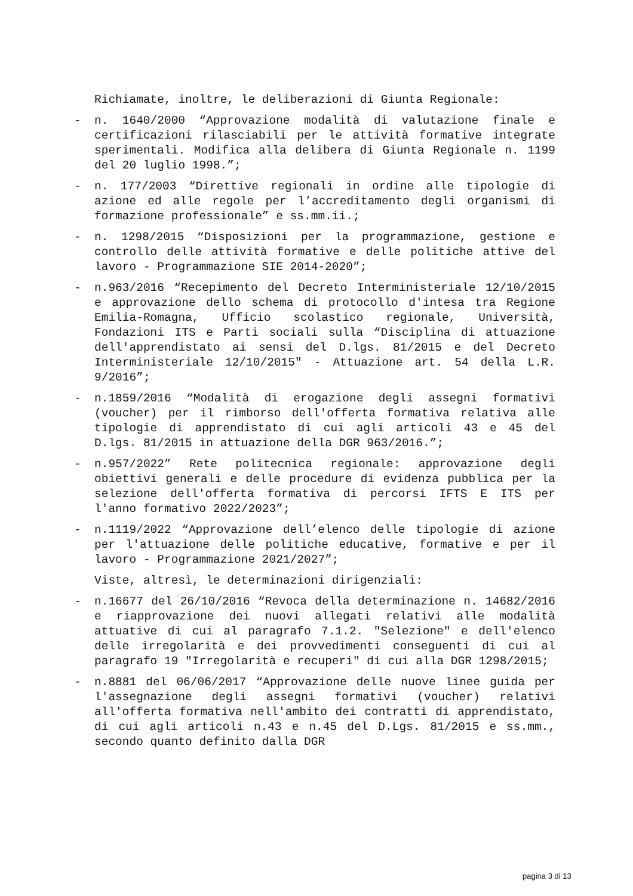Richiamate, inoltre, le deliberazioni di Giunta Regionale:
- n. 1640/2000 “Approvazione modalità di valutazione finale e certificazioni rilasciabili per le attività formative integrate sperimentali. Modifica alla delibera di Giunta Regionale n. 1199 del 20 luglio 1998.”;
- n. 177/2003 “Direttive regionali in ordine alle tipologie di azione ed alle regole per l’accreditamento degli organismi di formazione professionale” e ss.mm.ii.;
- n. 1298/2015 “Disposizioni per la programmazione, gestione e controllo delle attività formative e delle politiche attive del lavoro - Programmazione SIE 2014-2020”;
- n.963/2016 “Recepimento del Decreto Interministeriale 12/10/2015 e approvazione dello schema di protocollo d'intesa tra Regione Emilia-Romagna, Ufficio scolastico regionale, Università, Fondazioni ITS e Parti sociali sulla “Disciplina di attuazione dell'apprendistato ai sensi del D.lgs. 81/2015 e del Decreto Interministeriale 12/10/2015" - Attuazione art. 54 della L.R. 9/2016”;
- n.1859/2016 “Modalità di erogazione degli assegni formativi (voucher) per il rimborso dell'offerta formativa relativa alle tipologie di apprendistato di cui agli articoli 43 e 45 del D.lgs. 81/2015 in attuazione della DGR 963/2016.”;
- n.957/2022” Rete politecnica regionale: approvazione degli obiettivi generali e delle procedure di evidenza pubblica per la selezione dell'offerta formativa di percorsi IFTS E ITS per l'anno formativo 2022/2023”;
- n.1119/2022 “Approvazione dell’elenco delle tipologie di azione per l'attuazione delle politiche educative, formative e per il lavoro - Programmazione 2021/2027”;
Viste, altresì, le determinazioni dirigenziali:
- n.16677 del 26/10/2016 “Revoca della determinazione n. 14682/2016 e riapprovazione dei nuovi allegati relativi alle modalità attuative di cui al paragrafo 7.1.2. "Selezione" e dell'elenco delle irregolarità e dei provvedimenti conseguenti di cui al paragrafo 19 "Irregolarità e recuperi" di cui alla DGR 1298/2015;
- n.8881 del 06/06/2017 “Approvazione delle nuove linee guida per l'assegnazione degli assegni formativi (voucher) relativi all'offerta formativa nell'ambito dei contratti di apprendistato, di cui agli articoli n.43 e n.45 del D.Lgs. 81/2015 e ss.mm., secondo quanto definito dalla DGR
pagina 3 di 13